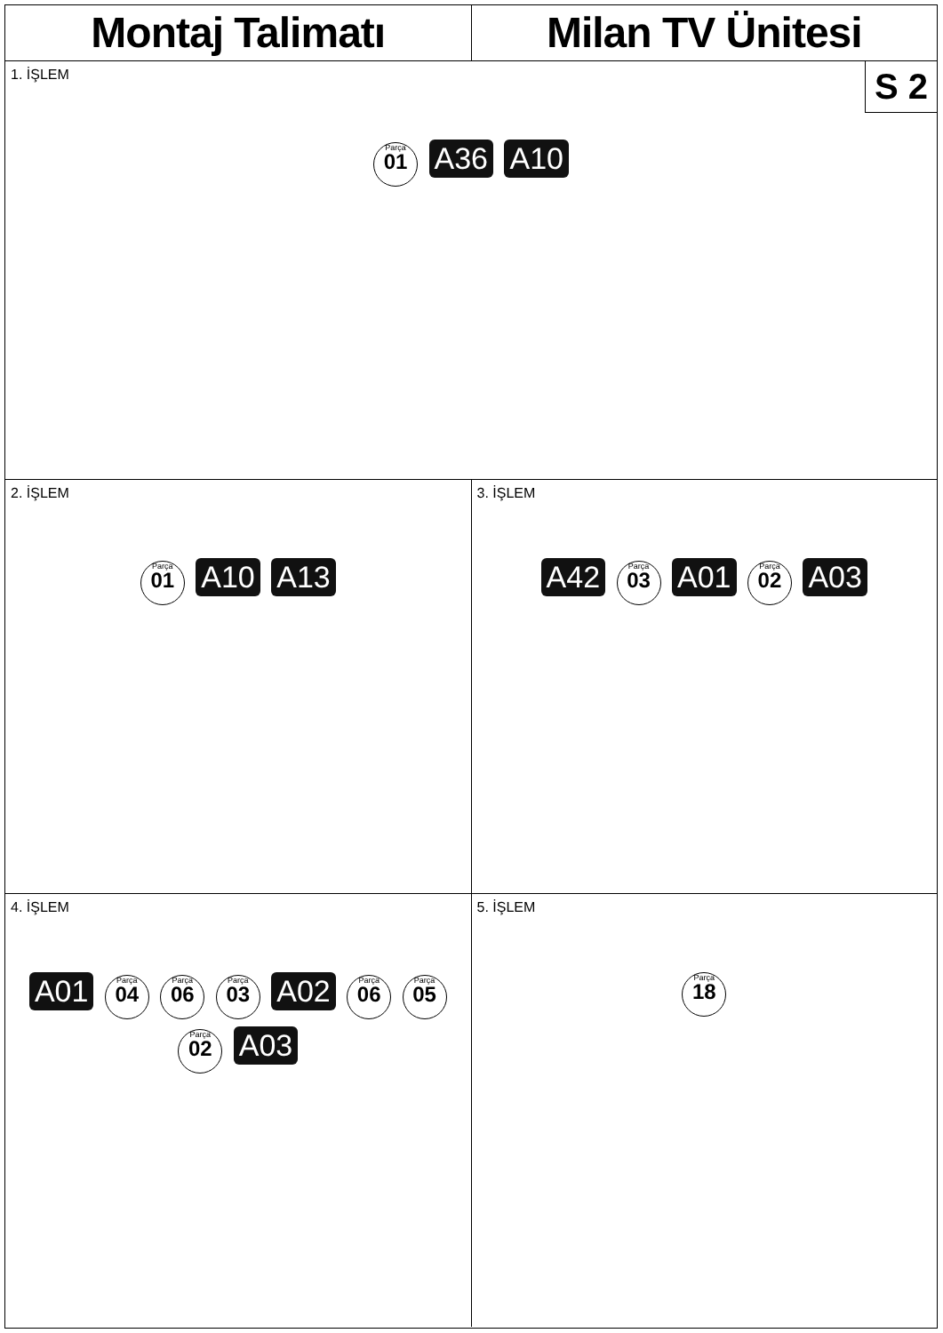Montaj Talimatı Milan TV Ünitesi
1. İŞLEM
Parça 01 A36 A10
S 2
2. İŞLEM
Parça 01 A10 A13
3. İŞLEM
A42 Parça 03 A01 Parça 02 A03
4. İŞLEM
A01 Parça 04 Parça 06 Parça 03 A02 Parça 06 Parça 05 Parça 02 A03
5. İŞLEM
Parça 18